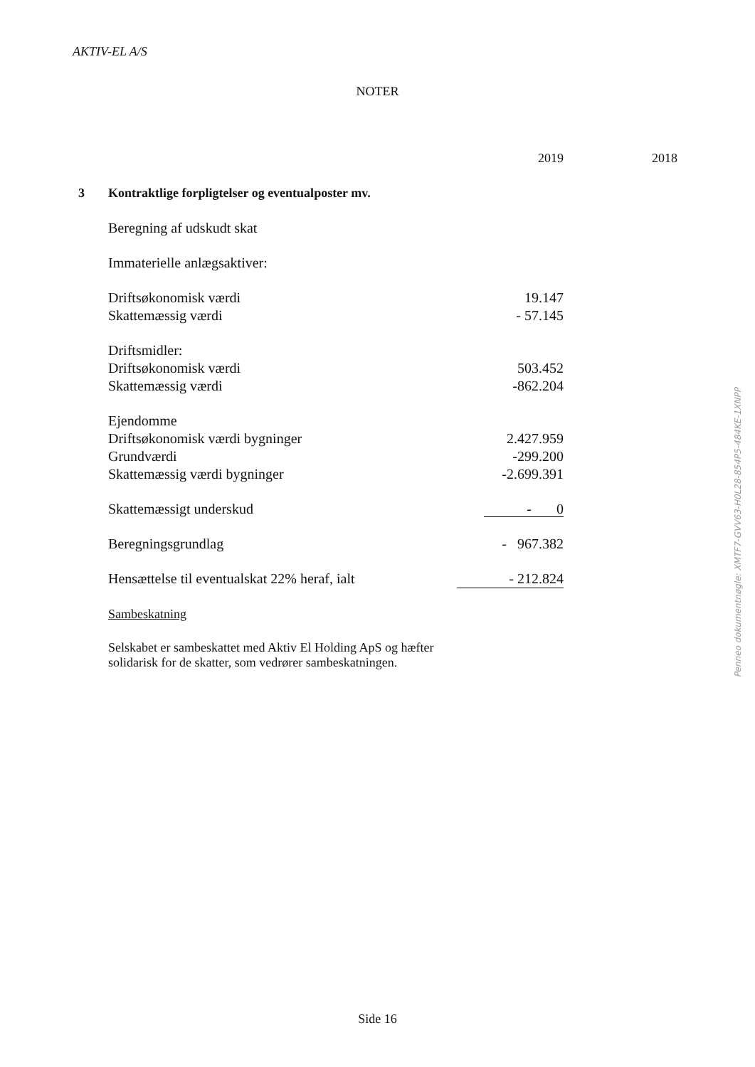AKTIV-EL A/S
NOTER
| | | 2019 | 2018 |
| 3 | Kontraktlige forpligtelser og eventualposter mv. | | |
| | Beregning af udskudt skat | | |
| | Immaterielle anlægsaktiver: | | |
| | Driftsøkonomisk værdi | 19.147 | |
| | Skattemæssig værdi | - 57.145 | |
| | Driftsmidler: | | |
| | Driftsøkonomisk værdi | 503.452 | |
| | Skattemæssig værdi | -862.204 | |
| | Ejendomme | | |
| | Driftsøkonomisk værdi bygninger | 2.427.959 | |
| | Grundværdi | -299.200 | |
| | Skattemæssig værdi bygninger | -2.699.391 | |
| | Skattemæssigt underskud | - 0 | |
| | Beregningsgrundlag | - 967.382 | |
| | Hensættelse til eventualskat 22% heraf, ialt | - 212.824 | |
| | Sambeskatning | | |
| | Selskabet er sambeskattet med Aktiv El Holding ApS og hæfter solidarisk for de skatter, som vedrører sambeskatningen. | | |
Penneo dokumentnøgle: XMTF7-GVV63-H0L28-854P5-484KE-1XNPP
Side 16